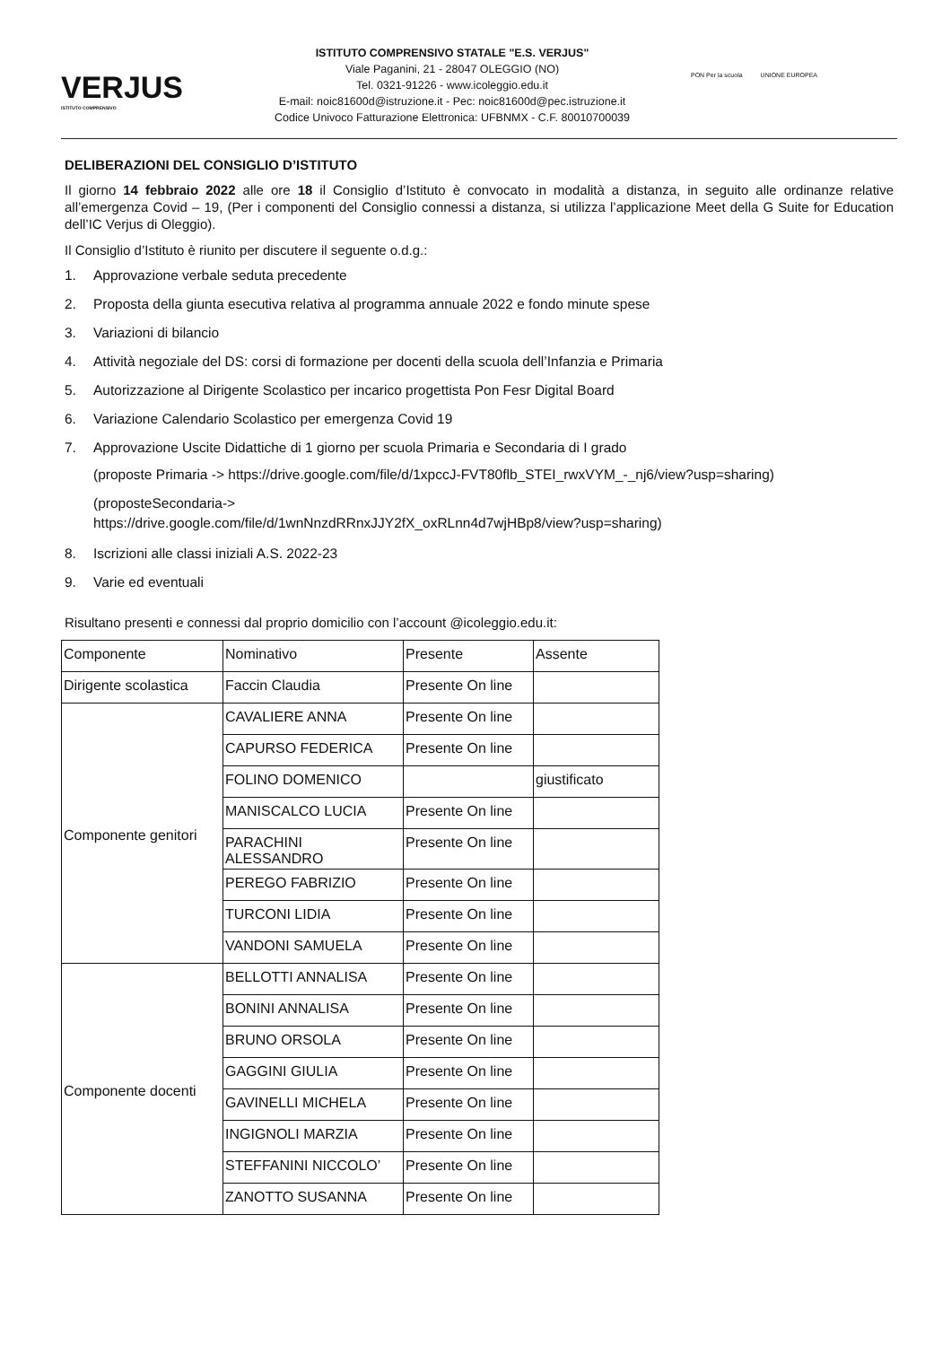VERJUS
ISTITUTO COMPRENSIVO
ISTITUTO COMPRENSIVO STATALE "E.S. VERJUS"
Viale Paganini, 21 - 28047 OLEGGIO (NO)
Tel. 0321-91226 - www.icoleggio.edu.it
E-mail: noic81600d@istruzione.it - Pec: noic81600d@pec.istruzione.it
Codice Univoco Fatturazione Elettronica: UFBNMX - C.F. 80010700039
PON Per la scuola UNIONE EUROPEA
DELIBERAZIONI DEL CONSIGLIO D’ISTITUTO
Il giorno 14 febbraio 2022 alle ore 18 il Consiglio d’Istituto è convocato in modalità a distanza, in seguito alle ordinanze relative all’emergenza Covid – 19, (Per i componenti del Consiglio connessi a distanza, si utilizza l’applicazione Meet della G Suite for Education dell’IC Verjus di Oleggio).
Il Consiglio d’Istituto è riunito per discutere il seguente o.d.g.:
1. Approvazione verbale seduta precedente
2. Proposta della giunta esecutiva relativa al programma annuale 2022 e fondo minute spese
3. Variazioni di bilancio
4. Attività negoziale del DS: corsi di formazione per docenti della scuola dell’Infanzia e Primaria
5. Autorizzazione al Dirigente Scolastico per incarico progettista Pon Fesr Digital Board
6. Variazione Calendario Scolastico per emergenza Covid 19
7. Approvazione Uscite Didattiche di 1 giorno per scuola Primaria e Secondaria di I grado
(proposte Primaria -> https://drive.google.com/file/d/1xpccJ-FVT80flb_STEI_rwxVYM_-_nj6/view?usp=sharing)
(proposteSecondaria->
https://drive.google.com/file/d/1wnNnzdRRnxJJY2fX_oxRLnn4d7wjHBp8/view?usp=sharing)
8. Iscrizioni alle classi iniziali A.S. 2022-23
9. Varie ed eventuali
Risultano presenti e connessi dal proprio domicilio con l’account @icoleggio.edu.it:
| Componente | Nominativo | Presente | Assente |
| --- | --- | --- | --- |
| Dirigente scolastica | Faccin Claudia | Presente On line | |
| Componente genitori | CAVALIERE ANNA | Presente On line | |
| | CAPURSO FEDERICA | Presente On line | |
| | FOLINO DOMENICO | | giustificato |
| | MANISCALCO LUCIA | Presente On line | |
| | PARACHINI ALESSANDRO | Presente On line | |
| | PEREGO FABRIZIO | Presente On line | |
| | TURCONI LIDIA | Presente On line | |
| | VANDONI SAMUELA | Presente On line | |
| Componente docenti | BELLOTTI ANNALISA | Presente On line | |
| | BONINI ANNALISA | Presente On line | |
| | BRUNO ORSOLA | Presente On line | |
| | GAGGINI GIULIA | Presente On line | |
| | GAVINELLI MICHELA | Presente On line | |
| | INGIGNOLI MARZIA | Presente On line | |
| | STEFFANINI NICCOLO’ | Presente On line | |
| | ZANOTTO SUSANNA | Presente On line | |